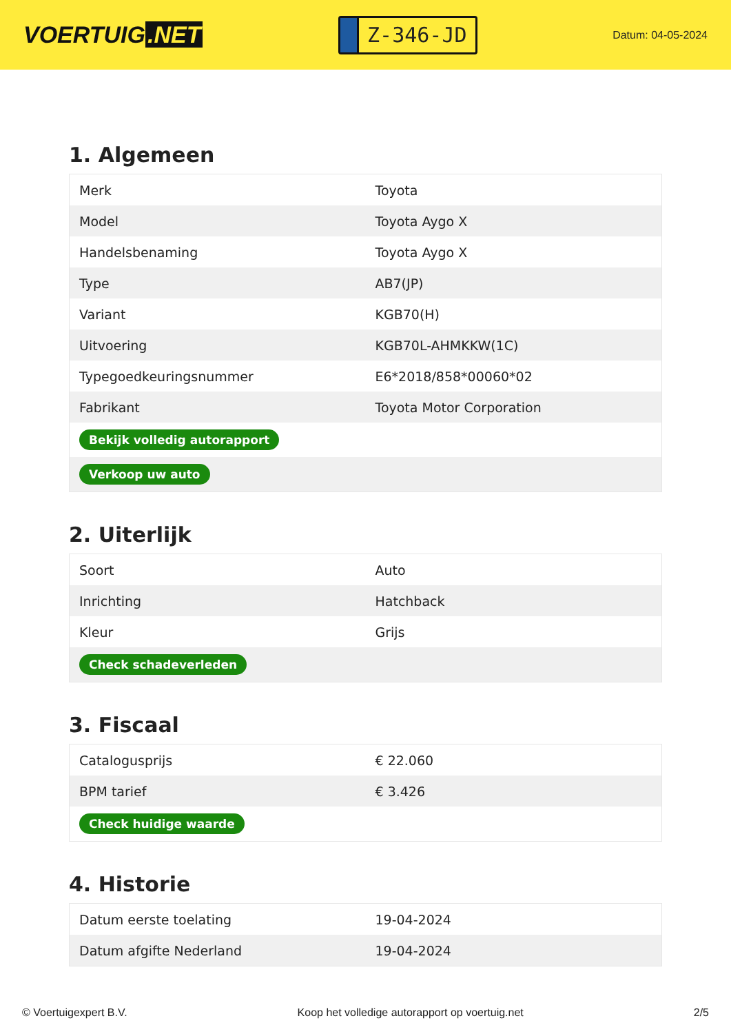VOERTUIG.NET
Z-346-JD
Datum: 04-05-2024
1. Algemeen
| Merk | Toyota |
| Model | Toyota Aygo X |
| Handelsbenaming | Toyota Aygo X |
| Type | AB7(JP) |
| Variant | KGB70(H) |
| Uitvoering | KGB70L-AHMKKW(1C) |
| Typegoedkeuringsnummer | E6*2018/858*00060*02 |
| Fabrikant | Toyota Motor Corporation |
| Bekijk volledig autorapport | |
| Verkoop uw auto | |
2. Uiterlijk
| Soort | Auto |
| Inrichting | Hatchback |
| Kleur | Grijs |
| Check schadeverleden | |
3. Fiscaal
| Catalogusprijs | € 22.060 |
| BPM tarief | € 3.426 |
| Check huidige waarde | |
4. Historie
| Datum eerste toelating | 19-04-2024 |
| Datum afgifte Nederland | 19-04-2024 |
© Voertuigexpert B.V. Koop het volledige autorapport op voertuig.net 2/5